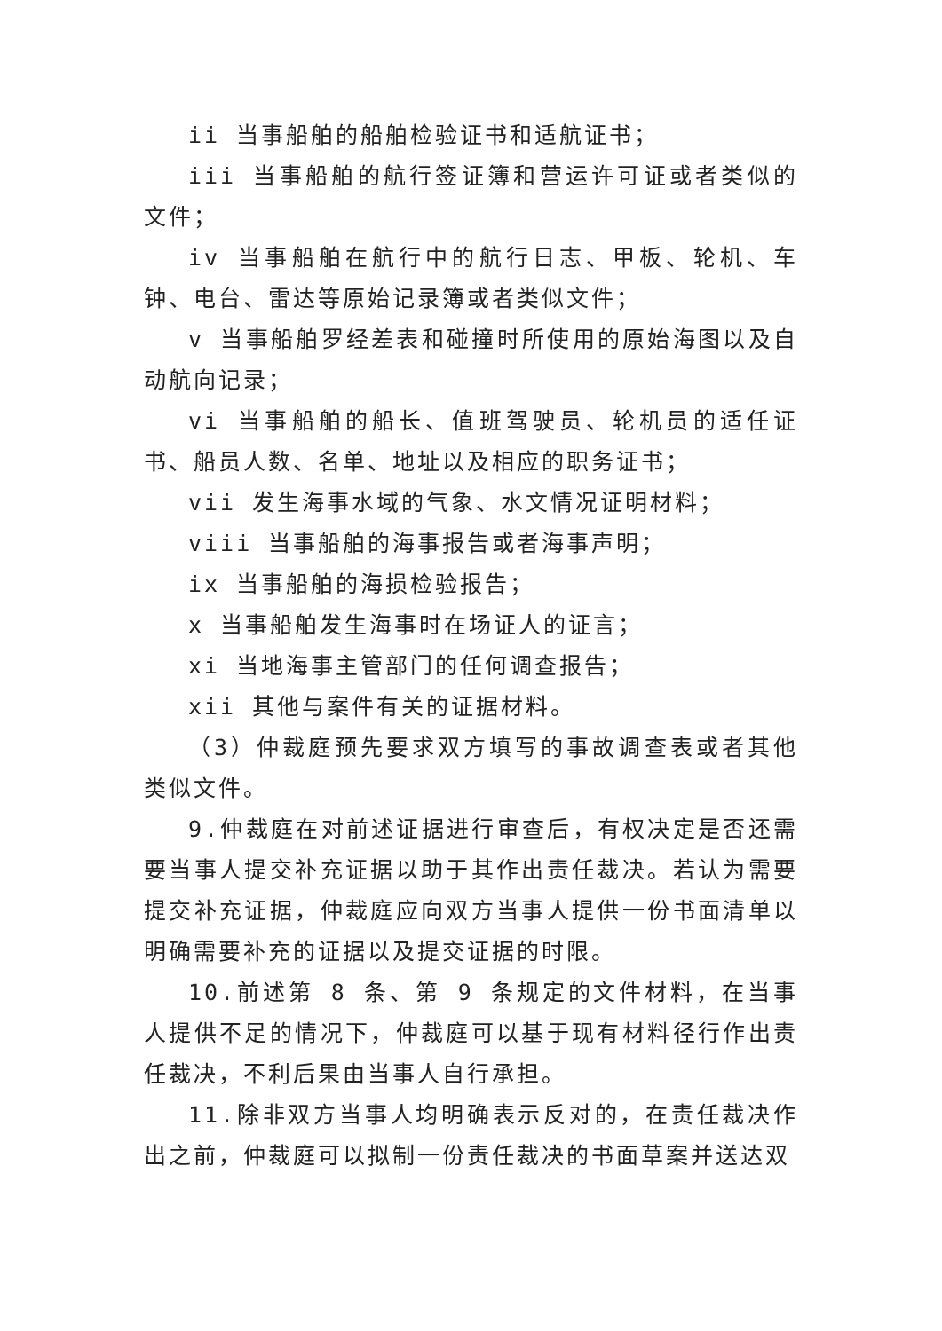ii 当事船舶的船舶检验证书和适航证书；
iii 当事船舶的航行签证簿和营运许可证或者类似的文件；
iv 当事船舶在航行中的航行日志、甲板、轮机、车钟、电台、雷达等原始记录簿或者类似文件；
v 当事船舶罗经差表和碰撞时所使用的原始海图以及自动航向记录；
vi 当事船舶的船长、值班驾驶员、轮机员的适任证书、船员人数、名单、地址以及相应的职务证书；
vii 发生海事水域的气象、水文情况证明材料；
viii 当事船舶的海事报告或者海事声明；
ix 当事船舶的海损检验报告；
x 当事船舶发生海事时在场证人的证言；
xi 当地海事主管部门的任何调查报告；
xii 其他与案件有关的证据材料。
（3）仲裁庭预先要求双方填写的事故调查表或者其他类似文件。
9.仲裁庭在对前述证据进行审查后，有权决定是否还需要当事人提交补充证据以助于其作出责任裁决。若认为需要提交补充证据，仲裁庭应向双方当事人提供一份书面清单以明确需要补充的证据以及提交证据的时限。
10.前述第 8 条、第 9 条规定的文件材料，在当事人提供不足的情况下，仲裁庭可以基于现有材料径行作出责任裁决，不利后果由当事人自行承担。
11.除非双方当事人均明确表示反对的，在责任裁决作出之前，仲裁庭可以拟制一份责任裁决的书面草案并送达双